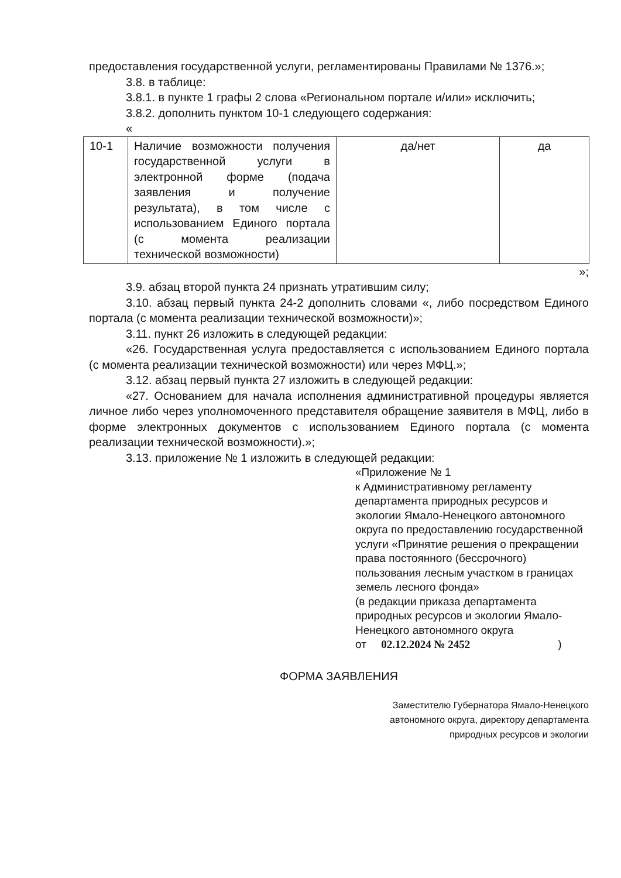предоставления государственной услуги, регламентированы Правилами № 1376.»;
3.8. в таблице:
3.8.1. в пункте 1 графы 2 слова «Региональном портале и/или» исключить;
3.8.2. дополнить пунктом 10-1 следующего содержания:
«
| 10-1 | Наличие возможности получения государственной услуги в электронной форме (подача заявления и получение результата), в том числе с использованием Единого портала (с момента реализации технической возможности) | да/нет | да |
»;
3.9. абзац второй пункта 24 признать утратившим силу;
3.10. абзац первый пункта 24-2 дополнить словами «, либо посредством Единого портала (с момента реализации технической возможности)»;
3.11. пункт 26 изложить в следующей редакции:
«26. Государственная услуга предоставляется с использованием Единого портала (с момента реализации технической возможности) или через МФЦ.»;
3.12. абзац первый пункта 27 изложить в следующей редакции:
«27. Основанием для начала исполнения административной процедуры является личное либо через уполномоченного представителя обращение заявителя в МФЦ, либо в форме электронных документов с использованием Единого портала (с момента реализации технической возможности).»;
3.13. приложение № 1 изложить в следующей редакции:
«Приложение № 1
к Административному регламенту департамента природных ресурсов и экологии Ямало-Ненецкого автономного округа по предоставлению государственной услуги «Принятие решения о прекращении права постоянного (бессрочного) пользования лесным участком в границах земель лесного фонда»
(в редакции приказа департамента природных ресурсов и экологии Ямало-Ненецкого автономного округа
от 02.12.2024 № 2452)
ФОРМА ЗАЯВЛЕНИЯ
Заместителю Губернатора Ямало-Ненецкого
автономного округа, директору департамента
природных ресурсов и экологии